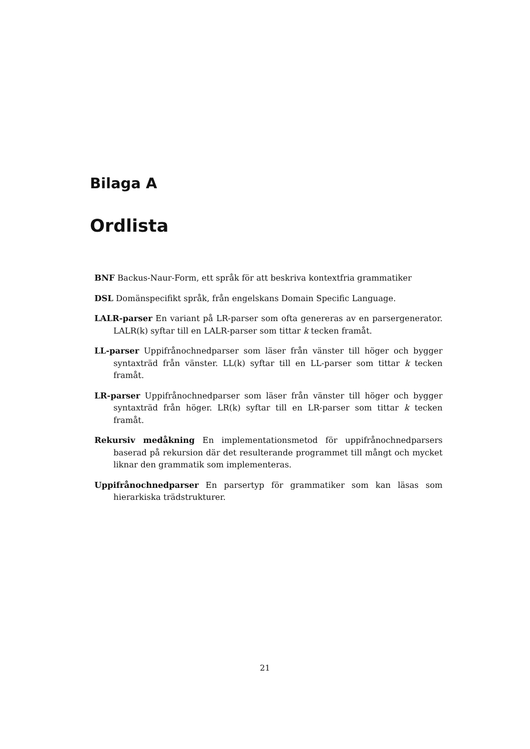Bilaga A
Ordlista
BNF Backus-Naur-Form, ett språk för att beskriva kontextfria grammatiker
DSL Domänspecifikt språk, från engelskans Domain Specific Language.
LALR-parser En variant på LR-parser som ofta genereras av en parsergenerator. LALR(k) syftar till en LALR-parser som tittar k tecken framåt.
LL-parser Uppifrånochnedparser som läser från vänster till höger och bygger syntaxträd från vänster. LL(k) syftar till en LL-parser som tittar k tecken framåt.
LR-parser Uppifrånochnedparser som läser från vänster till höger och bygger syntaxträd från höger. LR(k) syftar till en LR-parser som tittar k tecken framåt.
Rekursiv medåkning En implementationsmetod för uppifrånochnedparsers baserad på rekursion där det resulterande programmet till mångt och mycket liknar den grammatik som implementeras.
Uppifrånochnedparser En parsertyp för grammatiker som kan läsas som hierarkiska trädstrukturer.
21